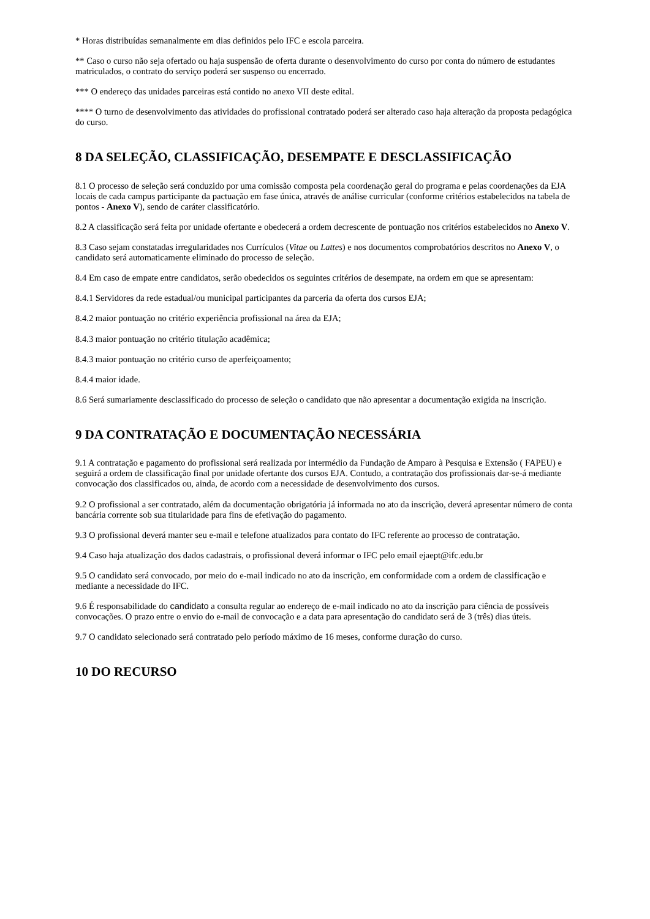* Horas distribuídas semanalmente em dias definidos pelo IFC e escola parceira.
** Caso o curso não seja ofertado ou haja suspensão de oferta durante o desenvolvimento do curso por conta do número de estudantes matriculados, o contrato do serviço poderá ser suspenso ou encerrado.
*** O endereço das unidades parceiras está contido no anexo VII deste edital.
**** O turno de desenvolvimento das atividades do profissional contratado poderá ser alterado caso haja alteração da proposta pedagógica do curso.
8 DA SELEÇÃO, CLASSIFICAÇÃO, DESEMPATE E DESCLASSIFICAÇÃO
8.1 O processo de seleção será conduzido por uma comissão composta pela coordenação geral do programa e pelas coordenações da EJA locais de cada campus participante da pactuação em fase única, através de análise curricular (conforme critérios estabelecidos na tabela de pontos - Anexo V), sendo de caráter classificatório.
8.2 A classificação será feita por unidade ofertante e obedecerá a ordem decrescente de pontuação nos critérios estabelecidos no Anexo V.
8.3 Caso sejam constatadas irregularidades nos Currículos (Vitae ou Lattes) e nos documentos comprobatórios descritos no Anexo V, o candidato será automaticamente eliminado do processo de seleção.
8.4 Em caso de empate entre candidatos, serão obedecidos os seguintes critérios de desempate, na ordem em que se apresentam:
8.4.1 Servidores da rede estadual/ou municipal participantes da parceria da oferta dos cursos EJA;
8.4.2 maior pontuação no critério experiência profissional na área da EJA;
8.4.3 maior pontuação no critério titulação acadêmica;
8.4.3 maior pontuação no critério curso de aperfeiçoamento;
8.4.4 maior idade.
8.6 Será sumariamente desclassificado do processo de seleção o candidato que não apresentar a documentação exigida na inscrição.
9 DA CONTRATAÇÃO E DOCUMENTAÇÃO NECESSÁRIA
9.1 A contratação e pagamento do profissional será realizada por intermédio da Fundação de Amparo à Pesquisa e Extensão ( FAPEU) e seguirá a ordem de classificação final por unidade ofertante dos cursos EJA. Contudo, a contratação dos profissionais dar-se-á mediante convocação dos classificados ou, ainda, de acordo com a necessidade de desenvolvimento dos cursos.
9.2 O profissional a ser contratado, além da documentação obrigatória já informada no ato da inscrição, deverá apresentar número de conta bancária corrente sob sua titularidade para fins de efetivação do pagamento.
9.3 O profissional deverá manter seu e-mail e telefone atualizados para contato do IFC referente ao processo de contratação.
9.4 Caso haja atualização dos dados cadastrais, o profissional deverá informar o IFC pelo email ejaept@ifc.edu.br
9.5 O candidato será convocado, por meio do e-mail indicado no ato da inscrição, em conformidade com a ordem de classificação e mediante a necessidade do IFC.
9.6 É responsabilidade do candidato a consulta regular ao endereço de e-mail indicado no ato da inscrição para ciência de possíveis convocações. O prazo entre o envio do e-mail de convocação e a data para apresentação do candidato será de 3 (três) dias úteis.
9.7 O candidato selecionado será contratado pelo período máximo de 16 meses, conforme duração do curso.
10 DO RECURSO